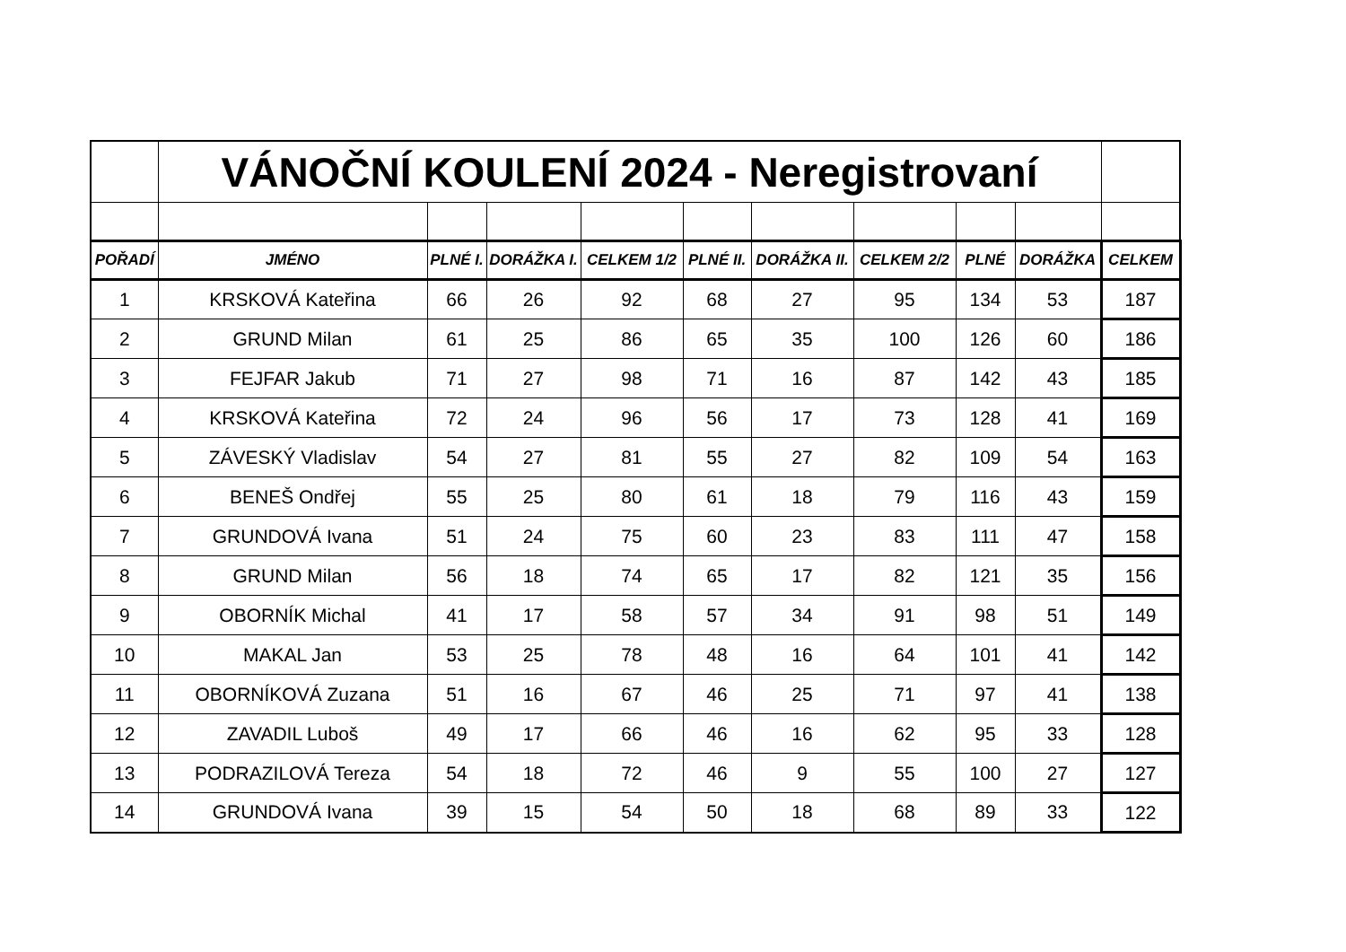| | VÁNOČNÍ KOULENÍ 2024 - Neregistrovaní | | | | | | | | | |
| POŘADÍ | JMÉNO | PLNÉ I. | DORÁŽKA I. | CELKEM 1/2 | PLNÉ II. | DORÁŽKA II. | CELKEM 2/2 | PLNÉ | DORÁŽKA | CELKEM |
| 1 | KRSKOVÁ Kateřina | 66 | 26 | 92 | 68 | 27 | 95 | 134 | 53 | 187 |
| 2 | GRUND Milan | 61 | 25 | 86 | 65 | 35 | 100 | 126 | 60 | 186 |
| 3 | FEJFAR Jakub | 71 | 27 | 98 | 71 | 16 | 87 | 142 | 43 | 185 |
| 4 | KRSKOVÁ Kateřina | 72 | 24 | 96 | 56 | 17 | 73 | 128 | 41 | 169 |
| 5 | ZÁVESKÝ Vladislav | 54 | 27 | 81 | 55 | 27 | 82 | 109 | 54 | 163 |
| 6 | BENEŠ Ondřej | 55 | 25 | 80 | 61 | 18 | 79 | 116 | 43 | 159 |
| 7 | GRUNDOVÁ Ivana | 51 | 24 | 75 | 60 | 23 | 83 | 111 | 47 | 158 |
| 8 | GRUND Milan | 56 | 18 | 74 | 65 | 17 | 82 | 121 | 35 | 156 |
| 9 | OBORNÍK Michal | 41 | 17 | 58 | 57 | 34 | 91 | 98 | 51 | 149 |
| 10 | MAKAL Jan | 53 | 25 | 78 | 48 | 16 | 64 | 101 | 41 | 142 |
| 11 | OBORNÍKOVÁ Zuzana | 51 | 16 | 67 | 46 | 25 | 71 | 97 | 41 | 138 |
| 12 | ZAVADIL Luboš | 49 | 17 | 66 | 46 | 16 | 62 | 95 | 33 | 128 |
| 13 | PODRAZILOVÁ Tereza | 54 | 18 | 72 | 46 | 9 | 55 | 100 | 27 | 127 |
| 14 | GRUNDOVÁ Ivana | 39 | 15 | 54 | 50 | 18 | 68 | 89 | 33 | 122 |